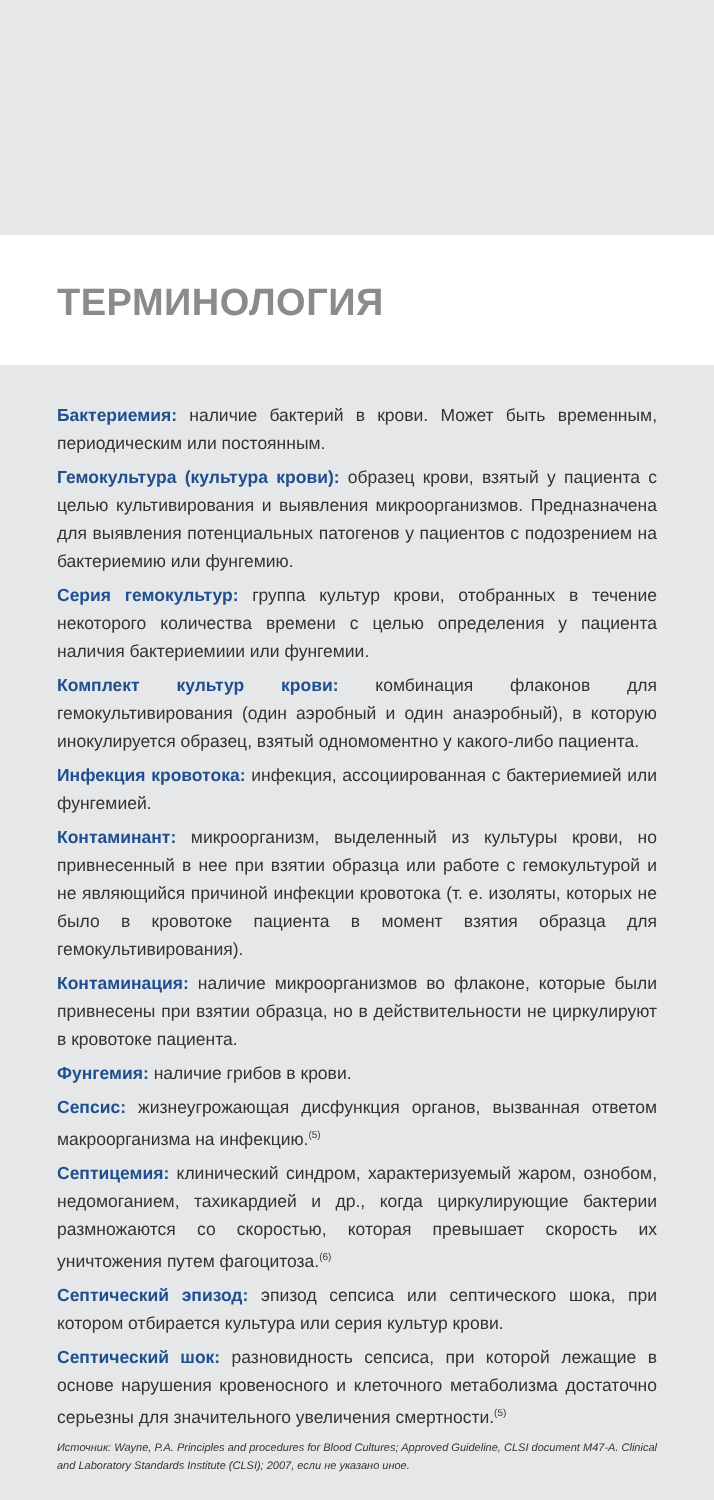ТЕРМИНОЛОГИЯ
Бактериемия: наличие бактерий в крови. Может быть временным, периодическим или постоянным.
Гемокультура (культура крови): образец крови, взятый у пациента с целью культивирования и выявления микроорганизмов. Предназначена для выявления потенциальных патогенов у пациентов с подозрением на бактериемию или фунгемию.
Серия гемокультур: группа культур крови, отобранных в течение некоторого количества времени с целью определения у пациента наличия бактериемиии или фунгемии.
Комплект культур крови: комбинация флаконов для гемокультивирования (один аэробный и один анаэробный), в которую инокулируется образец, взятый одномоментно у какого-либо пациента.
Инфекция кровотока: инфекция, ассоциированная с бактериемией или фунгемией.
Контаминант: микроорганизм, выделенный из культуры крови, но привнесенный в нее при взятии образца или работе с гемокультурой и не являющийся причиной инфекции кровотока (т. е. изоляты, которых не было в кровотоке пациента в момент взятия образца для гемокультивирования).
Контаминация: наличие микроорганизмов во флаконе, которые были привнесены при взятии образца, но в действительности не циркулируют в кровотоке пациента.
Фунгемия: наличие грибов в крови.
Сепсис: жизнеугрожающая дисфункция органов, вызванная ответом макроорганизма на инфекцию.<sup>(5)</sup>
Септицемия: клинический синдром, характеризуемый жаром, ознобом, недомоганием, тахикардией и др., когда циркулирующие бактерии размножаются со скоростью, которая превышает скорость их уничтожения путем фагоцитоза.<sup>(6)</sup>
Септический эпизод: эпизод сепсиса или септического шока, при котором отбирается культура или серия культур крови.
Септический шок: разновидность сепсиса, при которой лежащие в основе нарушения кровеносного и клеточного метаболизма достаточно серьезны для значительного увеличения смертности.<sup>(5)</sup>
Источник: Wayne, P.A. Principles and procedures for Blood Cultures; Approved Guideline, CLSI document M47-A. Clinical and Laboratory Standards Institute (CLSI); 2007, если не указано иное.